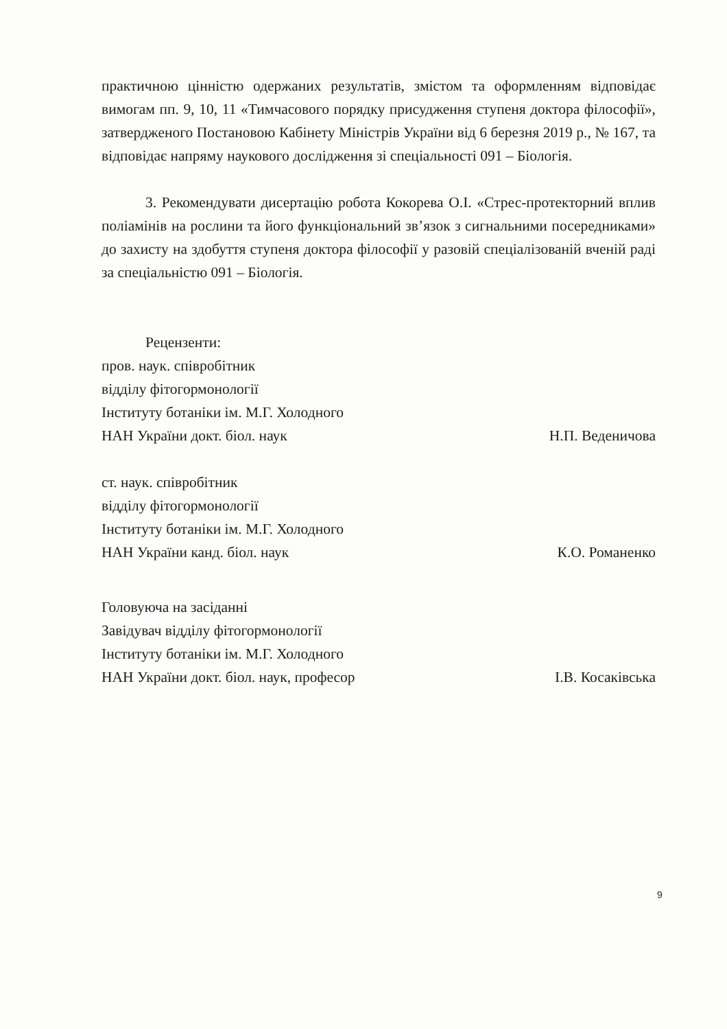практичною цінністю одержаних результатів, змістом та оформленням відповідає вимогам пп. 9, 10, 11 «Тимчасового порядку присудження ступеня доктора філософії», затвердженого Постановою Кабінету Міністрів України від 6 березня 2019 р., № 167, та відповідає напряму наукового дослідження зі спеціальності 091 – Біологія.
3. Рекомендувати дисертацію робота Кокорева О.І. «Стрес-протекторний вплив поліамінів на рослини та його функціональний зв’язок з сигнальними посередниками» до захисту на здобуття ступеня доктора філософії у разовій спеціалізованій вченій раді за спеціальністю 091 – Біологія.
Рецензенти:
пров. наук. співробітник
відділу фітогормонології
Інституту ботаніки ім. М.Г. Холодного
НАН України докт. біол. наук
Н.П. Веденичова
ст. наук. співробітник
відділу фітогормонології
Інституту ботаніки ім. М.Г. Холодного
НАН України канд. біол. наук
К.О. Романенко
Головуюча на засіданні
Завідувач відділу фітогормонології
Інституту ботаніки ім. М.Г. Холодного
НАН України докт. біол. наук, професор
І.В. Косаківська
9